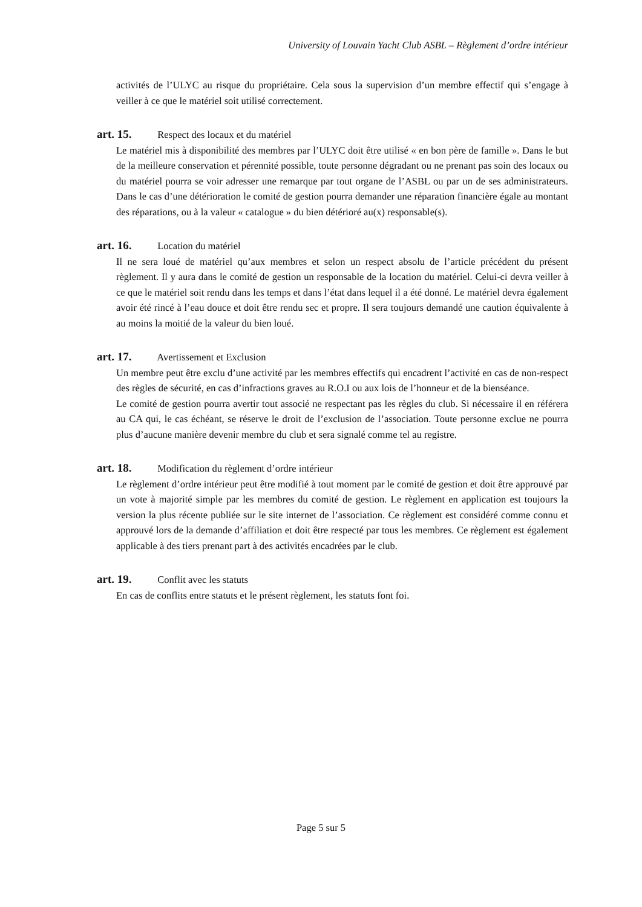University of Louvain Yacht Club ASBL – Règlement d’ordre intérieur
activités de l’ULYC au risque du propriétaire. Cela sous la supervision d’un membre effectif qui s’engage à veiller à ce que le matériel soit utilisé correctement.
art. 15. Respect des locaux et du matériel
Le matériel mis à disponibilité des membres par l’ULYC doit être utilisé « en bon père de famille ». Dans le but de la meilleure conservation et pérennité possible, toute personne dégradant ou ne prenant pas soin des locaux ou du matériel pourra se voir adresser une remarque par tout organe de l’ASBL ou par un de ses administrateurs. Dans le cas d’une détérioration le comité de gestion pourra demander une réparation financière égale au montant des réparations, ou à la valeur « catalogue » du bien détérioré au(x) responsable(s).
art. 16. Location du matériel
Il ne sera loué de matériel qu’aux membres et selon un respect absolu de l’article précédent du présent règlement. Il y aura dans le comité de gestion un responsable de la location du matériel. Celui-ci devra veiller à ce que le matériel soit rendu dans les temps et dans l’état dans lequel il a été donné. Le matériel devra également avoir été rincé à l’eau douce et doit être rendu sec et propre. Il sera toujours demandé une caution équivalente à au moins la moitié de la valeur du bien loué.
art. 17. Avertissement et Exclusion
Un membre peut être exclu d’une activité par les membres effectifs qui encadrent l’activité en cas de non-respect des règles de sécurité, en cas d’infractions graves au R.O.I ou aux lois de l’honneur et de la bienséance.
Le comité de gestion pourra avertir tout associé ne respectant pas les règles du club. Si nécessaire il en référera au CA qui, le cas échéant, se réserve le droit de l’exclusion de l’association. Toute personne exclue ne pourra plus d’aucune manière devenir membre du club et sera signalé comme tel au registre.
art. 18. Modification du règlement d’ordre intérieur
Le règlement d’ordre intérieur peut être modifié à tout moment par le comité de gestion et doit être approuvé par un vote à majorité simple par les membres du comité de gestion. Le règlement en application est toujours la version la plus récente publiée sur le site internet de l’association. Ce règlement est considéré comme connu et approuvé lors de la demande d’affiliation et doit être respecté par tous les membres. Ce règlement est également applicable à des tiers prenant part à des activités encadrées par le club.
art. 19. Conflit avec les statuts
En cas de conflits entre statuts et le présent règlement, les statuts font foi.
Page 5 sur 5